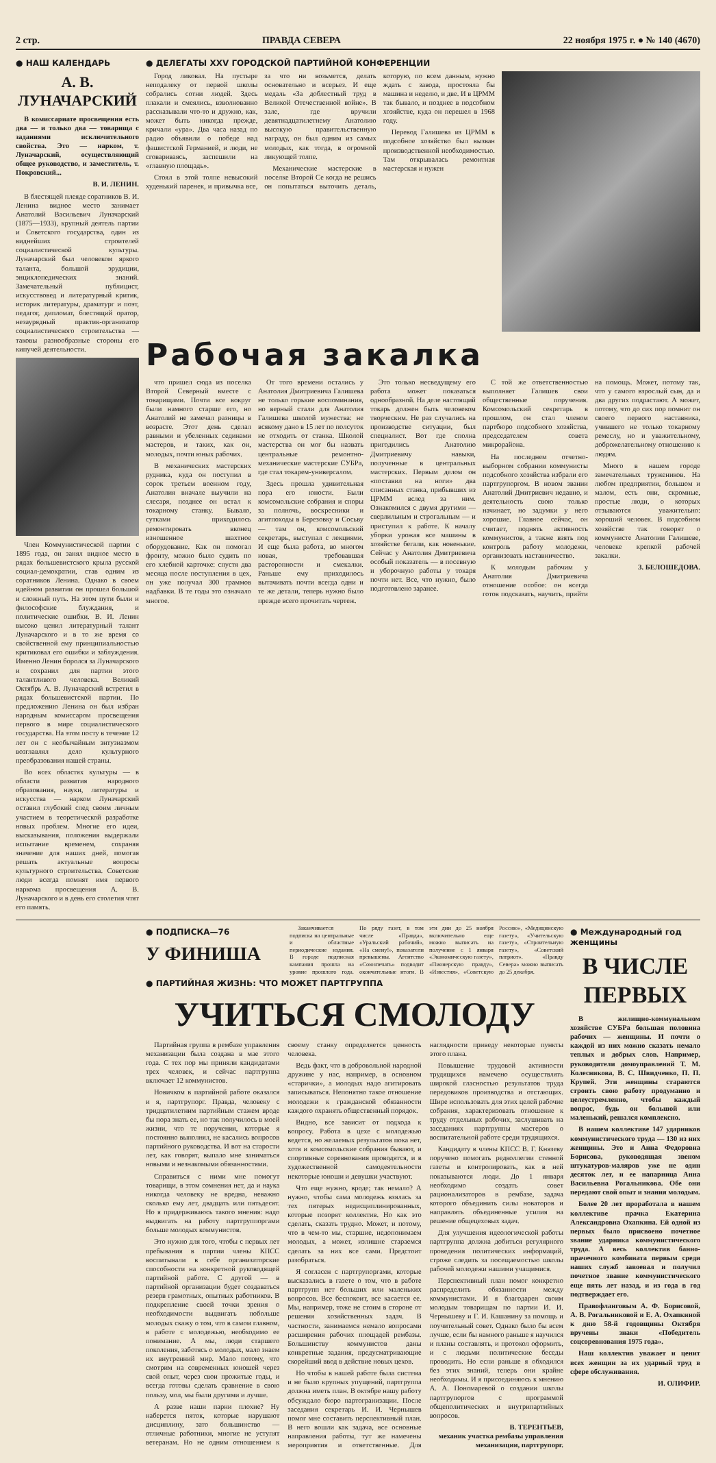2 стр. ПРАВДА СЕВЕРА 22 ноября 1975 г. ● № 140 (4670)
● НАШ КАЛЕНДАРЬ
А. В. ЛУНАЧАРСКИЙ
В комиссариате просвещения есть два — и только два — товарища с заданиями исключительного свойства. Это — нарком, т. Луначарский, осуществляющий общее руководство, и заместитель, т. Покровский...
В. И. ЛЕНИН.
В блестящей плеяде соратников В. И. Ленина видное место занимает Анатолий Васильевич Луначарский (1875—1933), крупный деятель партии и Советского государства, один из виднейших строителей социалистической культуры. Луначарский был человеком яркого таланта, большой эрудиции, энциклопедических знаний. Замечательный публицист, искусствовед и литературный критик, историк литературы, драматург и поэт, педагог, дипломат, блестящий оратор, незаурядный практик-организатор социалистического строительства — таковы разнообразные стороны его кипучей деятельности.
Член Коммунистической партии с 1895 года, он занял видное место в рядах большевистского крыла русской социал-демократии, став одним из соратников Ленина. Однако в своем идейном развитии он прошел большой и сложный путь. На этом пути были и философские блуждания, и политические ошибки. В. И. Ленин высоко ценил литературный талант Луначарского и в то же время со свойственной ему принципиальностью критиковал его ошибки и заблуждения. Именно Ленин боролся за Луначарского и сохранил для партии этого талантливого человека. Великий Октябрь А. В. Луначарский встретил в рядах большевистской партии. По предложению Ленина он был избран народным комиссаром просвещения первого в мире социалистического государства. На этом посту в течение 12 лет он с необычайным энтузиазмом возглавлял дело культурного преобразования нашей страны.
Во всех областях культуры — в области развития народного образования, науки, литературы и искусства — нарком Луначарский оставил глубокий след своим личным участием в теоретической разработке новых проблем. Многие его идеи, высказывания, положения выдержали испытание временем, сохраняя значение для наших дней, помогая решать актуальные вопросы культурного строительства. Советские люди всегда помнят имя первого наркома просвещения А. В. Луначарского и в день его столетия чтят его память.
● ДЕЛЕГАТЫ XXV ГОРОДСКОЙ ПАРТИЙНОЙ КОНФЕРЕНЦИИ
Город ликовал. На пустыре неподалеку от первой школы собрались сотни людей. Здесь плакали и смеялись, взволнованно рассказывали что-то и дружно, как, может быть никогда прежде, кричали «ура». Два часа назад по радио объявили о победе над фашистской Германией, и люди, не сговариваясь, заспешили на «главную площадь».
Стоял в этой толпе невысокий худенький паренек, и привычка все, за что ни возьмется, делать основательно и всерьез. И еще медаль «За доблестный труд в Великой Отечественной войне». В зале, где вручили девятнадцатилетнему Анатолию высокую правительственную награду, он был одним из самых молодых, как тогда, в огромной ликующей толпе.
Механические мастерские в поселке Второй Се когда не решись он попытаться выточить деталь, которую, по всем данным, нужно ждать с завода, простояла бы машина и неделю, и две. И в ЦРММ так бывало, и позднее в подсобном хозяйстве, куда он перешел в 1968 году.
Перевод Галишева из ЦРММ в подсобное хозяйство был вызван производственной необходимостью. Там открывалась ремонтная мастерская и нужен
Рабочая закалка
что пришел сюда из поселка Второй Северный вместе с товарищами. Почти все вокруг были намного старше его, но Анатолий не замечал разницы в возрасте. Этот день сделал равными и убеленных сединами мастеров, и таких, как он, молодых, почти юных рабочих.
В механических мастерских рудника, куда он поступил в сорок третьем военном году, Анатолия вначале выучили на слесаря, позднее он встал к токарному станку. Бывало, сутками приходилось ремонтировать вконец изношенное шахтное оборудование. Как он помогал фронту, можно было судить по его хлебной карточке: спустя два месяца после поступления в цех, он уже получал 300 граммов надбавки. В те годы это означало многое.
От того времени остались у Анатолия Дмитриевича Галишева не только горькие воспоминания, но верный стали для Анатолия Галишева школой мужества: не всякому дано в 15 лет по полсуток не отходить от станка. Школой мастерства он мог бы назвать центральные ремонтно-механические мастерские СУБРа, где стал токарем-универсалом.
Здесь прошла удивительная пора его юности. Были комсомольские собрания и споры за полночь, воскресники и агитпоходы в Березовку и Сосьву — там он, комсомольский секретарь, выступал с лекциями. И еще была работа, во многом новая, требовавшая расторопности и смекалки. Раньше ему приходилось вытачивать почти всегда одни и те же детали, теперь нужно было прежде всего прочитать чертеж.
Это только несведущему его работа может показаться однообразной. На деле настоящий токарь должен быть человеком творческим. Не раз случались на производстве ситуации, был специалист. Вот где сполна пригодились Анатолию Дмитриевичу навыки, полученные в центральных мастерских. Первым делом он «поставил на ноги» два списанных станка, прибывших из ЦРММ вслед за ним. Ознакомился с двумя другими — сверлильным и строгальным — и приступил к работе. К началу уборки урожая все машины в хозяйстве бегали, как новенькие. Сейчас у Анатолия Дмитриевича особый показатель — в посевную и уборочную работы у токаря почти нет. Все, что нужно, было подготовлено заранее.
С той же ответственностью выполняет Галишев свои общественные поручения. Комсомольский секретарь в прошлом, он стал членом партбюро подсобного хозяйства, председателем совета микрорайона.
На последнем отчетно-выборном собрании коммунисты подсобного хозяйства избрали его партгрупоргом. В новом звании Анатолий Дмитриевич недавно, и деятельность свою только начинает, но задумки у него хорошие. Главное сейчас, он считает, поднять активность коммунистов, а также взять под контроль работу молодежи, организовать наставничество.
К молодым рабочим у Анатолия Дмитриевича отношение особое: он всегда готов подсказать, научить, прийти на помощь. Может, потому так, что у самого взрослый сын, да и два других подрастают. А может, потому, что до сих пор помнит он своего первого наставника, учившего не только токарному ремеслу, но и уважительному, доброжелательному отношению к людям.
Много в нашем городе замечательных тружеников. На любом предприятии, большом и малом, есть они, скромные, простые люди, о которых отзываются уважительно: хороший человек. В подсобном хозяйстве так говорят о коммунисте Анатолии Галишеве, человеке крепкой рабочей закалки.
З. БЕЛОШЕДОВА.
● ПОДПИСКА—76
У ФИНИША
Заканчивается подписка на центральные и областные периодические издания. В городе подписная кампания прошла на уровне прошлого года. По ряду газет, в том числе «Правда», «Уральский рабочий», «На смену!», показатели превышены. Агентство «Союзпечать» подводит окончательные итоги. В эти дни до 25 ноября включительно еще можно выписать на получение с 1 января «Экономическую газету», «Пионерскую правду», «Известия», «Советскую Россию», «Медицинскую газету», «Учительскую газету», «Строительную газету», «Советский патриот». «Правду Севера» можно выписать до 25 декабря.
● ПАРТИЙНАЯ ЖИЗНЬ: ЧТО МОЖЕТ ПАРТГРУППА
УЧИТЬСЯ СМОЛОДУ
Партийная группа в рембазе управления механизации была создана в мае этого года. С тех пор мы приняли кандидатами трех человек, и сейчас партгруппа включает 12 коммунистов.
Новичком в партийной работе оказался и я, партгрупорг. Правда, человеку с тридцатилетним партийным стажем вроде бы пора знать ее, но так получилось в моей жизни, что те поручения, которые я постоянно выполнял, не касались вопросов партийного руководства. И вот на старости лет, как говорят, выпало мне заниматься новыми и незнакомыми обязанностями.
Справиться с ними мне помогут товарищи, в этом сомнения нет, да и наука никогда человеку не вредна, неважно сколько ему лет, двадцать или пятьдесят. Но я придерживаюсь такого мнения: надо выдвигать на работу партгруппоргами больше молодых коммунистов.
Это нужно для того, чтобы с первых лет пребывания в партии члены КПСС воспитывали в себе организаторские способности на конкретной руководящей партийной работе. С другой — в партийной организации будет создаваться резерв грамотных, опытных работников. В подкрепление своей точки зрения о необходимости выдвигать побольше молодых скажу о том, что в самом главном, в работе с молодежью, необходимо ее понимание. А мы, люди старшего поколения, заботясь о молодых, мало знаем их внутренний мир. Мало потому, что смотрим на современных юношей через свой опыт, через свои прожитые годы, и всегда готовы сделать сравнение в свою пользу, мол, мы были другими и лучше.
А разве наши парни плохие? Ну наберется пяток, которые нарушают дисциплину, зато большинство — отличные работники, многие не уступят ветеранам. Но не одним отношением к своему станку определяется ценность человека.
Ведь факт, что в добровольной народной дружине у нас, например, в основном «старички», а молодых надо агитировать записываться. Непонятно такое отношение молодежи к гражданской обязанности каждого охранять общественный порядок.
Видно, все зависит от подхода к вопросу. Работа в цехе с молодежью ведется, но желаемых результатов пока нет, хотя и комсомольские собрания бывают, и спортивные соревнования проводятся, и в художественной самодеятельности некоторые юноши и девушки участвуют.
Что еще нужно, вроде; так немало? А нужно, чтобы сама молодежь взялась за тех пятерых недисциплинированных, которые позорят коллектив. Но как это сделать, сказать трудно. Может, и потому, что в чем-то мы, старшие, недопонимаем молодых, а может, излишне стараемся сделать за них все сами. Предстоит разобраться.
Я согласен с партгрупоргами, которые высказались в газете о том, что в работе партгрупп нет больших или маленьких вопросов. Все беспокоит, все касается ее. Мы, например, тоже не стоим в стороне от решения хозяйственных задач. В частности, занимаемся немало вопросами расширения рабочих площадей рембазы. Большинству коммунистов даны конкретные задания, предусматривающие скорейший ввод в действие новых цехов.
Но чтобы в нашей работе была система и не было крупных упущений, партгруппа должна иметь план. В октябре нашу работу обсуждало бюро партогранизации. После заседания секретарь И. И. Чернышев помог мне составить перспективный план. В него вошли как задача, все основные направления работы, тут же намечены мероприятия и ответственные. Для наглядности приведу некоторые пункты этого плана.
Повышение трудовой активности трудящихся намечено осуществлять широкой гласностью результатов труда передовиков производства и отстающих. Шире использовать для этих целей рабочие собрания, характеризовать отношение к труду отдельных рабочих, заслушивать на заседаниях партгруппы мастеров о воспитательной работе среди трудящихся.
Кандидату в члены КПСС В. Г. Князеву поручено помогать редколлегии стенной газеты и контролировать, как в ней показываются люди. До 1 января необходимо создать совет рационализаторов в рембазе, задача которого объединить силы новаторов и направлять объединенные усилия на решение общецеховых задач.
Для улучшения идеологической работы партгруппа должна добиться регулярного проведения политических информаций, строже следить за посещаемостью школы рабочей молодежи нашими учащимися.
Перспективный план помог конкретно распределить обязанности между коммунистами. И я благодарен своим молодым товарищам по партии И. И. Чернышеву и Г. И. Кашанину за помощь и поучительный совет. Однако было бы всем лучше, если бы намного раньше я научился и планы составлять, и протокол оформить, и с людьми политические беседы проводить. Но если раньше я обходился без этих знаний, теперь они крайне необходимы. И я присоединяюсь к мнению А. А. Пономаревой о создании школы партгрупоргов с программой общеполитических и внутрипартийных вопросов.
В. ТЕРЕНТЬЕВ,
механик участка рембазы управления механизации, партгрупорг.
● Международный год женщины
В ЧИСЛЕ ПЕРВЫХ
В жилищно-коммунальном хозяйстве СУБРа большая половина рабочих — женщины. И почти о каждой из них можно сказать немало теплых и добрых слов. Например, руководители домоуправлений Т. М. Колесникова, В. С. Швидченко, П. П. Крупей. Эти женщины стараются строить свою работу продуманно и целеустремленно, чтобы каждый вопрос, будь он большой или маленький, решался комплексно.
В нашем коллективе 147 ударников коммунистического труда — 130 из них женщины. Это и Анна Федоровна Борисова, руководящая звеном штукатуров-маляров уже не один десяток лет, и ее напарница Анна Васильевна Рогальникова. Обе они передают свой опыт и знания молодым.
Более 20 лет проработала в нашем коллективе прачка Екатерина Александровна Охапкина. Ей одной из первых было присвоено почетное звание ударника коммунистического труда. А весь коллектив банно-прачечного комбината первым среди наших служб завоевал и получил почетное звание коммунистического еще пять лет назад, и из года в год подтверждает его.
Правофланговым А. Ф. Борисовой, А. В. Рогальниковой и Е. А. Охапкиной к дню 58-й годовщины Октября вручены знаки «Победитель соцсоревнования 1975 года».
Наш коллектив уважает и ценит всех женщин за их ударный труд в сфере обслуживания.
И. ОЛИФИР.